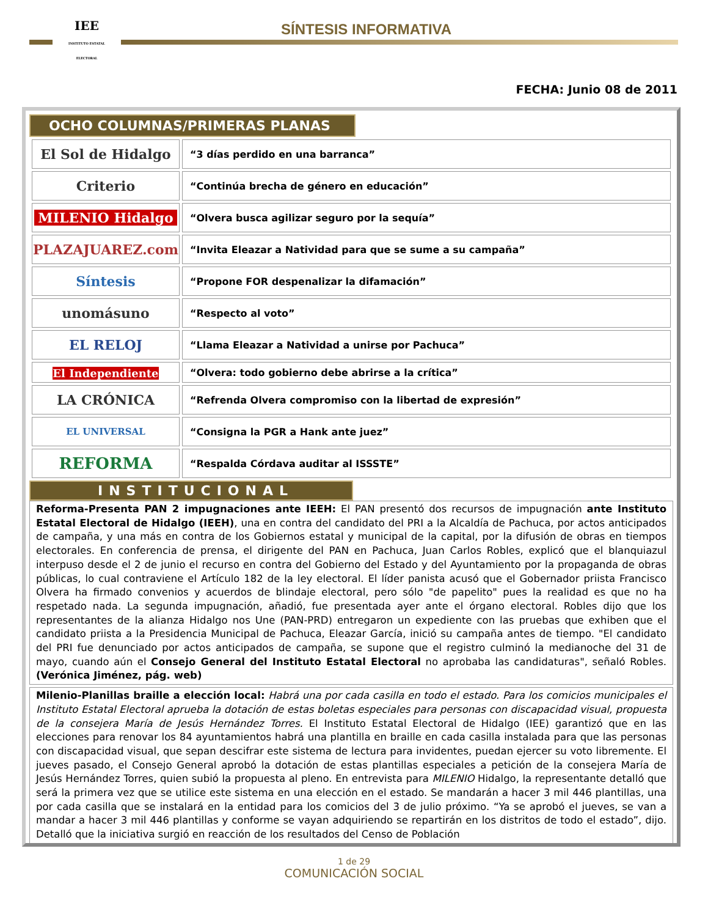IEE
INSTITUTO ESTATAL ELECTORAL
SÍNTESIS INFORMATIVA
FECHA: Junio 08 de 2011
OCHO COLUMNAS/PRIMERAS PLANAS
| El Sol de Hidalgo | “3 días perdido en una barranca” |
| Criterio | “Continúa brecha de género en educación” |
| MILENIO Hidalgo | “Olvera busca agilizar seguro por la sequía” |
| PLAZAJUAREZ.com | “Invita Eleazar a Natividad para que se sume a su campaña” |
| Síntesis | “Propone FOR despenalizar la difamación” |
| unomásuno | “Respecto al voto” |
| EL RELOJ | “Llama Eleazar a Natividad a unirse por Pachuca” |
| El Independiente | “Olvera: todo gobierno debe abrirse a la crítica” |
| LA CRÓNICA | “Refrenda Olvera compromiso con la libertad de expresión” |
| EL UNIVERSAL | “Consigna la PGR a Hank ante juez” |
| REFORMA | “Respalda Córdava auditar al ISSSTE” |
INSTITUCIONAL
Reforma-Presenta PAN 2 impugnaciones ante IEEH: El PAN presentó dos recursos de impugnación ante Instituto Estatal Electoral de Hidalgo (IEEH), una en contra del candidato del PRI a la Alcaldía de Pachuca, por actos anticipados de campaña, y una más en contra de los Gobiernos estatal y municipal de la capital, por la difusión de obras en tiempos electorales. En conferencia de prensa, el dirigente del PAN en Pachuca, Juan Carlos Robles, explicó que el blanquiazul interpuso desde el 2 de junio el recurso en contra del Gobierno del Estado y del Ayuntamiento por la propaganda de obras públicas, lo cual contraviene el Artículo 182 de la ley electoral. El líder panista acusó que el Gobernador priista Francisco Olvera ha firmado convenios y acuerdos de blindaje electoral, pero sólo "de papelito" pues la realidad es que no ha respetado nada. La segunda impugnación, añadió, fue presentada ayer ante el órgano electoral. Robles dijo que los representantes de la alianza Hidalgo nos Une (PAN-PRD) entregaron un expediente con las pruebas que exhiben que el candidato priista a la Presidencia Municipal de Pachuca, Eleazar García, inició su campaña antes de tiempo. "El candidato del PRI fue denunciado por actos anticipados de campaña, se supone que el registro culminó la medianoche del 31 de mayo, cuando aún el Consejo General del Instituto Estatal Electoral no aprobaba las candidaturas", señaló Robles. (Verónica Jiménez, pág. web)
Milenio-Planillas braille a elección local: Habrá una por cada casilla en todo el estado. Para los comicios municipales el Instituto Estatal Electoral aprueba la dotación de estas boletas especiales para personas con discapacidad visual, propuesta de la consejera María de Jesús Hernández Torres. El Instituto Estatal Electoral de Hidalgo (IEE) garantizó que en las elecciones para renovar los 84 ayuntamientos habrá una plantilla en braille en cada casilla instalada para que las personas con discapacidad visual, que sepan descifrar este sistema de lectura para invidentes, puedan ejercer su voto libremente. El jueves pasado, el Consejo General aprobó la dotación de estas plantillas especiales a petición de la consejera María de Jesús Hernández Torres, quien subió la propuesta al pleno. En entrevista para MILENIO Hidalgo, la representante detalló que será la primera vez que se utilice este sistema en una elección en el estado. Se mandarán a hacer 3 mil 446 plantillas, una por cada casilla que se instalará en la entidad para los comicios del 3 de julio próximo. “Ya se aprobó el jueves, se van a mandar a hacer 3 mil 446 plantillas y conforme se vayan adquiriendo se repartirán en los distritos de todo el estado”, dijo. Detalló que la iniciativa surgió en reacción de los resultados del Censo de Población
1 de 29
COMUNICACIÓN SOCIAL